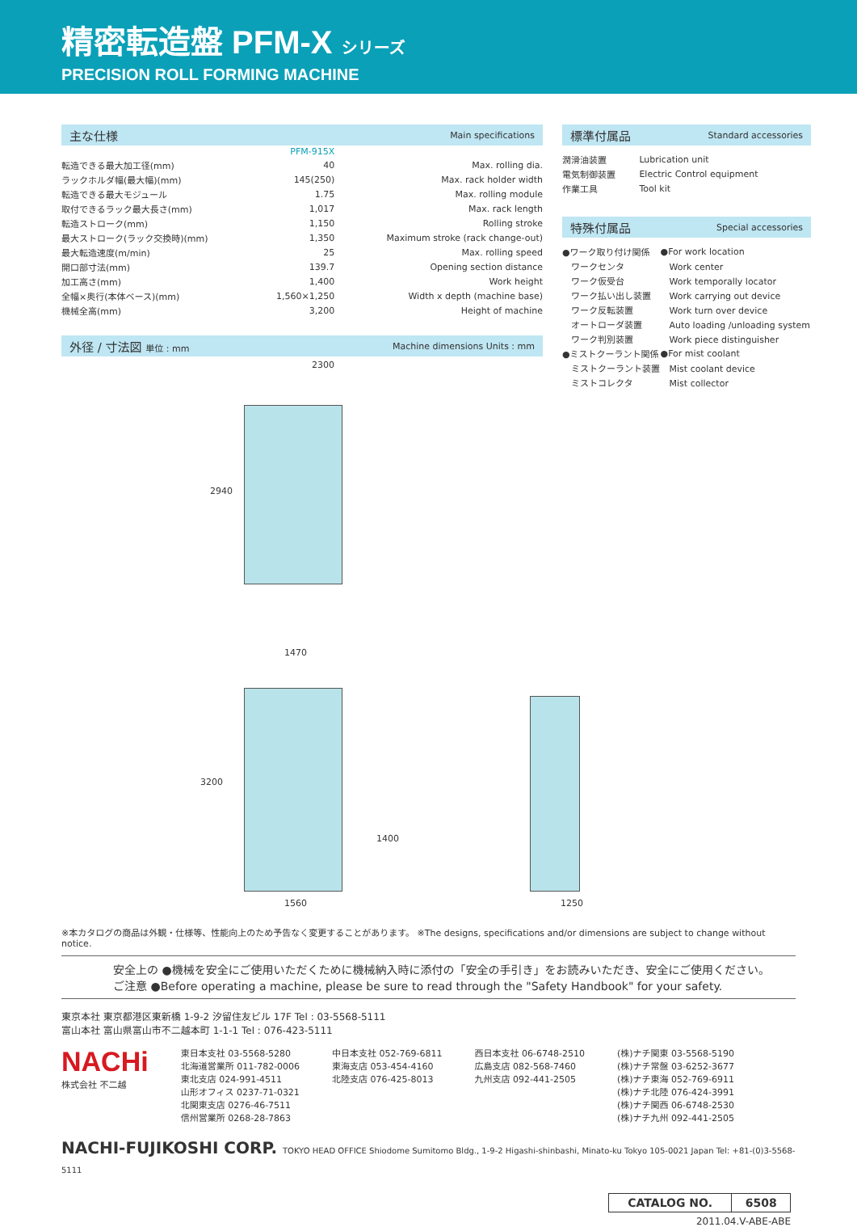精密転造盤 PFM-X シリーズ
PRECISION ROLL FORMING MACHINE
主な仕様 Main specifications
| | PFM-915X | |
| 転造できる最大加工径(mm) | 40 | Max. rolling dia. |
| ラックホルダ幅(最大幅)(mm) | 145(250) | Max. rack holder width |
| 転造できる最大モジュール | 1.75 | Max. rolling module |
| 取付できるラック最大長さ(mm) | 1,017 | Max. rack length |
| 転造ストローク(mm) | 1,150 | Rolling stroke |
| 最大ストローク(ラック交換時)(mm) | 1,350 | Maximum stroke (rack change-out) |
| 最大転造速度(m/min) | 25 | Max. rolling speed |
| 開口部寸法(mm) | 139.7 | Opening section distance |
| 加工高さ(mm) | 1,400 | Work height |
| 全幅×奥行(本体ベース)(mm) | 1,560×1,250 | Width x depth (machine base) |
| 機械全高(mm) | 3,200 | Height of machine |
外径 / 寸法図 単位 : mm Machine dimensions Units : mm
2300
2940
1470
3200
1400
1560 1250
標準付属品 Standard accessories
| 潤滑油装置 | Lubrication unit |
| 電気制御装置 | Electric Control equipment |
| 作業工具 | Tool kit |
特殊付属品 Special accessories
| ●ワーク取り付け関係 | ●For work location |
| ワークセンタ | Work center |
| ワーク仮受台 | Work temporally locator |
| ワーク払い出し装置 | Work carrying out device |
| ワーク反転装置 | Work turn over device |
| オートローダ装置 | Auto loading /unloading system |
| ワーク判別装置 | Work piece distinguisher |
| ●ミストクーラント関係 | ●For mist coolant |
| ミストクーラント装置 | Mist coolant device |
| ミストコレクタ | Mist collector |
※本カタログの商品は外観・仕様等、性能向上のため予告なく変更することがあります。 ※The designs, specifications and/or dimensions are subject to change without notice.
安全上の ●機械を安全にご使用いただくために機械納入時に添付の「安全の手引き」をお読みいただき、安全にご使用ください。
ご注意 ●Before operating a machine, please be sure to read through the "Safety Handbook" for your safety.
東京本社 東京都港区東新橋 1-9-2 汐留住友ビル 17F Tel : 03-5568-5111
富山本社 富山県富山市不二越本町 1-1-1 Tel : 076-423-5111
NACHi
株式会社 不二越
東日本支社 03-5568-5280
北海道営業所 011-782-0006
東北支店 024-991-4511
山形オフィス 0237-71-0321
北関東支店 0276-46-7511
信州営業所 0268-28-7863
中日本支社 052-769-6811
東海支店 053-454-4160
北陸支店 076-425-8013
西日本支社 06-6748-2510
広島支店 082-568-7460
九州支店 092-441-2505
(株)ナチ関東 03-5568-5190
(株)ナチ常盤 03-6252-3677
(株)ナチ東海 052-769-6911
(株)ナチ北陸 076-424-3991
(株)ナチ関西 06-6748-2530
(株)ナチ九州 092-441-2505
NACHI-FUJIKOSHI CORP. TOKYO HEAD OFFICE Shiodome Sumitomo Bldg., 1-9-2 Higashi-shinbashi, Minato-ku Tokyo 105-0021 Japan Tel: +81-(0)3-5568-5111
| CATALOG NO. | 6508 |
2011.04.V-ABE-ABE